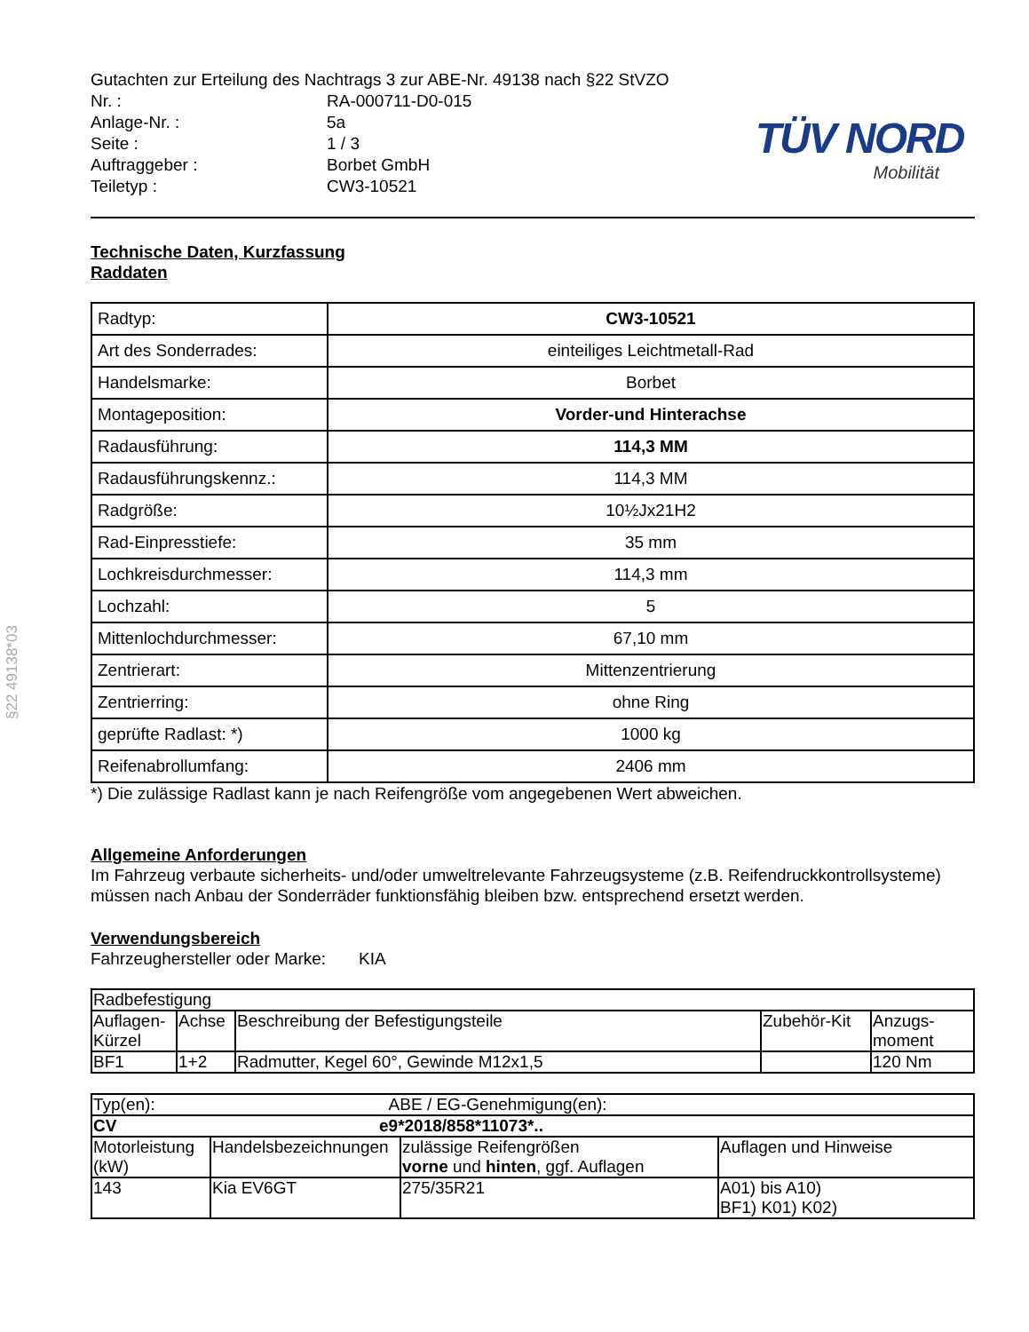§22 49138*03
Gutachten zur Erteilung des Nachtrags 3 zur ABE-Nr. 49138 nach §22 StVZO
| Nr. : | RA-000711-D0-015 |
| Anlage-Nr. : | 5a |
| Seite : | 1 / 3 |
| Auftraggeber : | Borbet GmbH |
| Teiletyp : | CW3-10521 |
TÜV NORD
Mobilität
Technische Daten, Kurzfassung
Raddaten
| Radtyp: | CW3-10521 |
| Art des Sonderrades: | einteiliges Leichtmetall-Rad |
| Handelsmarke: | Borbet |
| Montageposition: | Vorder-und Hinterachse |
| Radausführung: | 114,3 MM |
| Radausführungskennz.: | 114,3 MM |
| Radgröße: | 10½Jx21H2 |
| Rad-Einpresstiefe: | 35 mm |
| Lochkreisdurchmesser: | 114,3 mm |
| Lochzahl: | 5 |
| Mittenlochdurchmesser: | 67,10 mm |
| Zentrierart: | Mittenzentrierung |
| Zentrierring: | ohne Ring |
| geprüfte Radlast: *) | 1000 kg |
| Reifenabrollumfang: | 2406 mm |
*) Die zulässige Radlast kann je nach Reifengröße vom angegebenen Wert abweichen.
Allgemeine Anforderungen
Im Fahrzeug verbaute sicherheits- und/oder umweltrelevante Fahrzeugsysteme (z.B. Reifendruckkontrollsysteme) müssen nach Anbau der Sonderräder funktionsfähig bleiben bzw. entsprechend ersetzt werden.
Verwendungsbereich
Fahrzeughersteller oder Marke: KIA
| Radbefestigung | | | | |
| Auflagen- Kürzel | Achse | Beschreibung der Befestigungsteile | Zubehör-Kit | Anzugs- moment |
| BF1 | 1+2 | Radmutter, Kegel 60°, Gewinde M12x1,5 | | 120 Nm |
| Typ(en): ABE / EG-Genehmigung(en): | | | |
| CV e9*2018/858*11073*.. | | | |
| Motorleistung (kW) | Handelsbezeichnungen | zulässige Reifengrößen vorne und hinten , ggf. Auflagen | Auflagen und Hinweise |
| 143 | Kia EV6GT | 275/35R21 | A01) bis A10) BF1) K01) K02) |